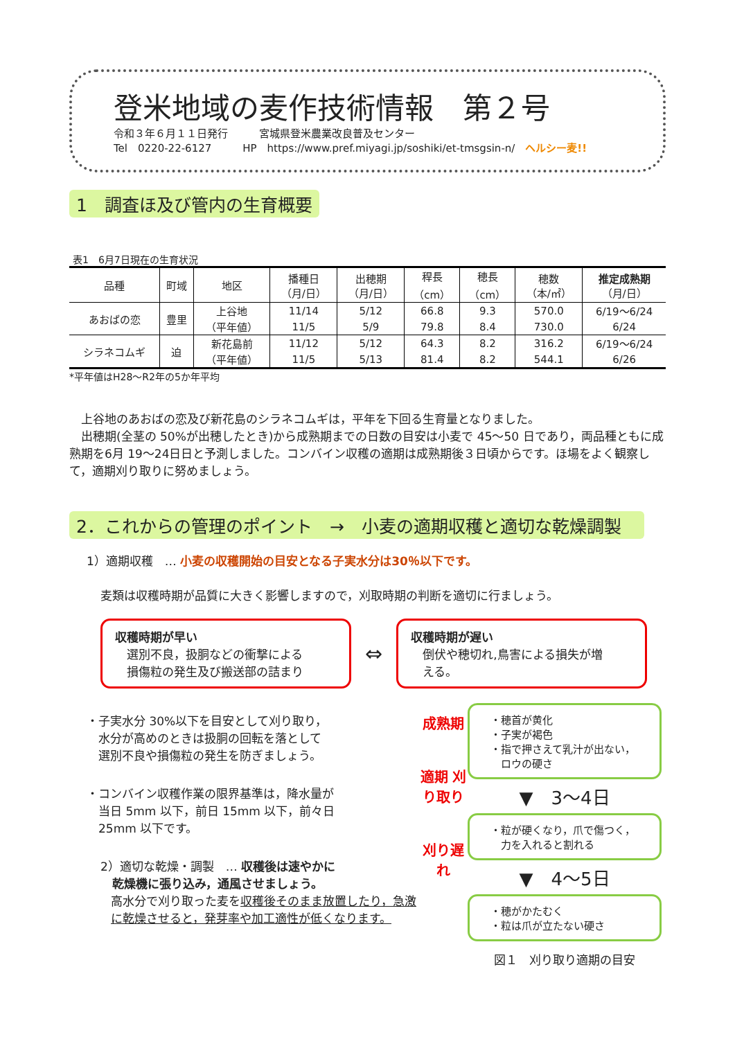登米地域の麦作技術情報　第２号
令和３年６月１１日発行　　　宮城県登米農業改良普及センター
Tel　0220-22-6127　　　HP　https://www.pref.miyagi.jp/soshiki/et-tmsgsin-n/　ヘルシー麦!!
1　調査ほ及び管内の生育概要
表1　6月7日現在の生育状況
| 品種 | 町域 | 地区 | 播種日 （月/日） | 出穂期 （月/日） | 稈長 （cm） | 穂長 （cm） | 穂数 （本/㎡） | 推定成熟期 （月/日） |
| --- | --- | --- | --- | --- | --- | --- | --- | --- |
| あおばの恋 | 豊里 | 上谷地 | 11/14 | 5/12 | 66.8 | 9.3 | 570.0 | 6/19～6/24 |
| | | （平年値） | 11/5 | 5/9 | 79.8 | 8.4 | 730.0 | 6/24 |
| シラネコムギ | 迫 | 新花島前 | 11/12 | 5/12 | 64.3 | 8.2 | 316.2 | 6/19～6/24 |
| | | （平年値） | 11/5 | 5/13 | 81.4 | 8.2 | 544.1 | 6/26 |
*平年値はH28～R2年の5か年平均
　上谷地のあおばの恋及び新花島のシラネコムギは，平年を下回る生育量となりました。
　出穂期(全茎の 50%が出穂したとき)から成熟期までの日数の目安は小麦で 45～50 日であり，両品種ともに成熟期を6月 19～24日日と予測しました。コンバイン収穫の適期は成熟期後３日頃からです。ほ場をよく観察して，適期刈り取りに努めましょう。
2．これからの管理のポイント　→　小麦の適期収穫と適切な乾燥調製
1）適期収穫　… 小麦の収穫開始の目安となる子実水分は30％以下です。
麦類は収穫時期が品質に大きく影響しますので，刈取時期の判断を適切に行ましょう。
収穫時期が早い
　選別不良，扱胴などの衝撃による
　損傷粒の発生及び搬送部の詰まり
⇔
収穫時期が遅い
　倒伏や穂切れ,鳥害による損失が増
　える。
・子実水分 30%以下を目安として刈り取り，
　水分が高めのときは扱胴の回転を落として
　選別不良や損傷粒の発生を防ぎましょう。
・コンバイン収穫作業の限界基準は，降水量が
　当日 5mm 以下，前日 15mm 以下，前々日
　25mm 以下です。
2）適切な乾燥・調製　… 収穫後は速やかに
　乾燥機に張り込み，通風させましょう。
高水分で刈り取った麦を収穫後そのまま放置したり，急激に乾燥させると，発芽率や加工適性が低くなります。
成熟期
適期 刈り取り
刈り遅れ
・穂首が黄化
・子実が褐色
・指で押さえて乳汁が出ない，
　ロウの硬さ
▼　3～4日
・粒が硬くなり，爪で傷つく，
　力を入れると割れる
▼　4～5日
・穂がかたむく
・粒は爪が立たない硬さ
図１　刈り取り適期の目安